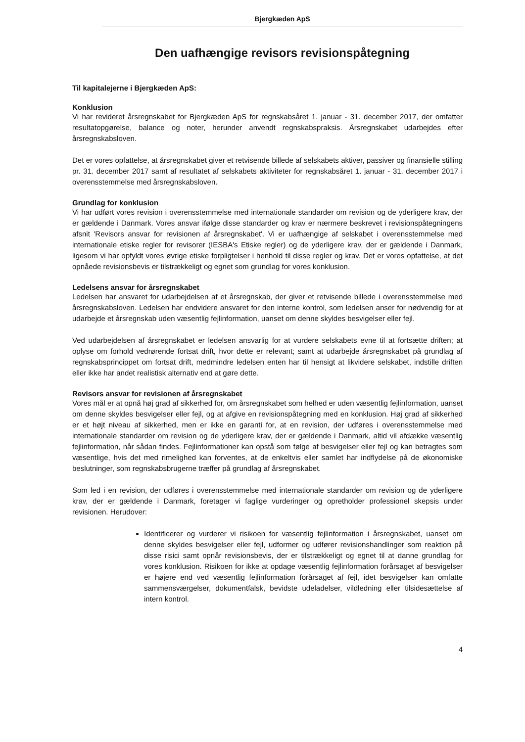Bjergkæden ApS
Den uafhængige revisors revisionspåtegning
Til kapitalejerne i Bjergkæden ApS:
Konklusion
Vi har revideret årsregnskabet for Bjergkæden ApS for regnskabsåret 1. januar - 31. december 2017, der omfatter resultatopgørelse, balance og noter, herunder anvendt regnskabspraksis. Årsregnskabet udarbejdes efter årsregnskabsloven.
Det er vores opfattelse, at årsregnskabet giver et retvisende billede af selskabets aktiver, passiver og finansielle stilling pr. 31. december 2017 samt af resultatet af selskabets aktiviteter for regnskabsåret 1. januar - 31. december 2017 i overensstemmelse med årsregnskabsloven.
Grundlag for konklusion
Vi har udført vores revision i overensstemmelse med internationale standarder om revision og de yderligere krav, der er gældende i Danmark. Vores ansvar ifølge disse standarder og krav er nærmere beskrevet i revisionspåtegningens afsnit 'Revisors ansvar for revisionen af årsregnskabet'. Vi er uafhængige af selskabet i overensstemmelse med internationale etiske regler for revisorer (IESBA's Etiske regler) og de yderligere krav, der er gældende i Danmark, ligesom vi har opfyldt vores øvrige etiske forpligtelser i henhold til disse regler og krav. Det er vores opfattelse, at det opnåede revisionsbevis er tilstrækkeligt og egnet som grundlag for vores konklusion.
Ledelsens ansvar for årsregnskabet
Ledelsen har ansvaret for udarbejdelsen af et årsregnskab, der giver et retvisende billede i overensstemmelse med årsregnskabsloven. Ledelsen har endvidere ansvaret for den interne kontrol, som ledelsen anser for nødvendig for at udarbejde et årsregnskab uden væsentlig fejlinformation, uanset om denne skyldes besvigelser eller fejl.
Ved udarbejdelsen af årsregnskabet er ledelsen ansvarlig for at vurdere selskabets evne til at fortsætte driften; at oplyse om forhold vedrørende fortsat drift, hvor dette er relevant; samt at udarbejde årsregnskabet på grundlag af regnskabsprincippet om fortsat drift, medmindre ledelsen enten har til hensigt at likvidere selskabet, indstille driften eller ikke har andet realistisk alternativ end at gøre dette.
Revisors ansvar for revisionen af årsregnskabet
Vores mål er at opnå høj grad af sikkerhed for, om årsregnskabet som helhed er uden væsentlig fejlinformation, uanset om denne skyldes besvigelser eller fejl, og at afgive en revisionspåtegning med en konklusion. Høj grad af sikkerhed er et højt niveau af sikkerhed, men er ikke en garanti for, at en revision, der udføres i overensstemmelse med internationale standarder om revision og de yderligere krav, der er gældende i Danmark, altid vil afdække væsentlig fejlinformation, når sådan findes. Fejlinformationer kan opstå som følge af besvigelser eller fejl og kan betragtes som væsentlige, hvis det med rimelighed kan forventes, at de enkeltvis eller samlet har indflydelse på de økonomiske beslutninger, som regnskabsbrugerne træffer på grundlag af årsregnskabet.
Som led i en revision, der udføres i overensstemmelse med internationale standarder om revision og de yderligere krav, der er gældende i Danmark, foretager vi faglige vurderinger og opretholder professionel skepsis under revisionen. Herudover:
Identificerer og vurderer vi risikoen for væsentlig fejlinformation i årsregnskabet, uanset om denne skyldes besvigelser eller fejl, udformer og udfører revisionshandlinger som reaktion på disse risici samt opnår revisionsbevis, der er tilstrækkeligt og egnet til at danne grundlag for vores konklusion. Risikoen for ikke at opdage væsentlig fejlinformation forårsaget af besvigelser er højere end ved væsentlig fejlinformation forårsaget af fejl, idet besvigelser kan omfatte sammensværgelser, dokumentfalsk, bevidste udeladelser, vildledning eller tilsidesættelse af intern kontrol.
4